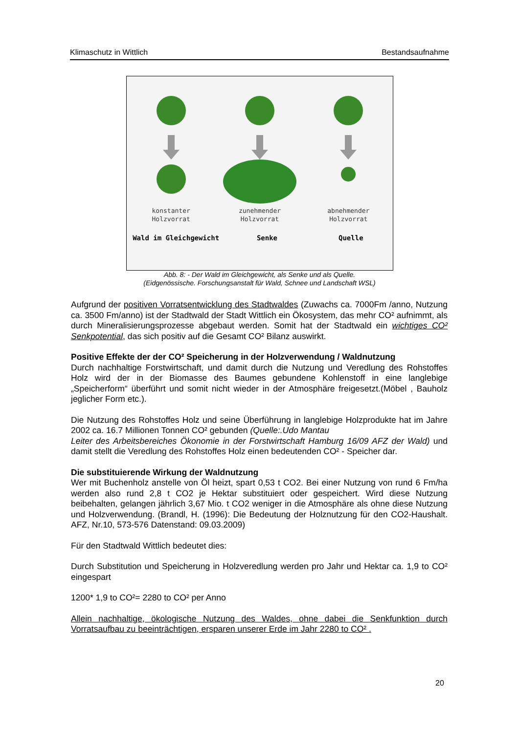Klimaschutz in Wittlich Bestandsaufnahme
konstanter
Holzvorrat
zunehmender
Holzvorrat
abnehmender
Holzvorrat
Wald im Gleichgewicht Senke Quelle
Abb. 8: - Der Wald im Gleichgewicht, als Senke und als Quelle.
(Eidgenössische. Forschungsanstalt für Wald, Schnee und Landschaft WSL)
Aufgrund der positiven Vorratsentwicklung des Stadtwaldes (Zuwachs ca. 7000Fm /anno, Nutzung ca. 3500 Fm/anno) ist der Stadtwald der Stadt Wittlich ein Ökosystem, das mehr CO² aufnimmt, als durch Mineralisierungsprozesse abgebaut werden. Somit hat der Stadtwald ein wichtiges CO² Senkpotential, das sich positiv auf die Gesamt CO² Bilanz auswirkt.
Positive Effekte der der CO² Speicherung in der Holzverwendung / Waldnutzung
Durch nachhaltige Forstwirtschaft, und damit durch die Nutzung und Veredlung des Rohstoffes Holz wird der in der Biomasse des Baumes gebundene Kohlenstoff in eine langlebige „Speicherform“ überführt und somit nicht wieder in der Atmosphäre freigesetzt.(Möbel , Bauholz jeglicher Form etc.).
Die Nutzung des Rohstoffes Holz und seine Überführung in langlebige Holzprodukte hat im Jahre 2002 ca. 16.7 Millionen Tonnen CO² gebunden (Quelle:.Udo Mantau
Leiter des Arbeitsbereiches Ökonomie in der Forstwirtschaft Hamburg 16/09 AFZ der Wald) und damit stellt die Veredlung des Rohstoffes Holz einen bedeutenden CO² - Speicher dar.
Die substituierende Wirkung der Waldnutzung
Wer mit Buchenholz anstelle von Öl heizt, spart 0,53 t CO2. Bei einer Nutzung von rund 6 Fm/ha werden also rund 2,8 t CO2 je Hektar substituiert oder gespeichert. Wird diese Nutzung beibehalten, gelangen jährlich 3,67 Mio. t CO2 weniger in die Atmosphäre als ohne diese Nutzung und Holzverwendung. (Brandl, H. (1996): Die Bedeutung der Holznutzung für den CO2-Haushalt. AFZ, Nr.10, 573-576 Datenstand: 09.03.2009)
Für den Stadtwald Wittlich bedeutet dies:
Durch Substitution und Speicherung in Holzveredlung werden pro Jahr und Hektar ca. 1,9 to CO² eingespart
1200* 1,9 to CO²= 2280 to CO² per Anno
Allein nachhaltige, ökologische Nutzung des Waldes, ohne dabei die Senkfunktion durch Vorratsaufbau zu beeinträchtigen, ersparen unserer Erde im Jahr 2280 to CO² .
20